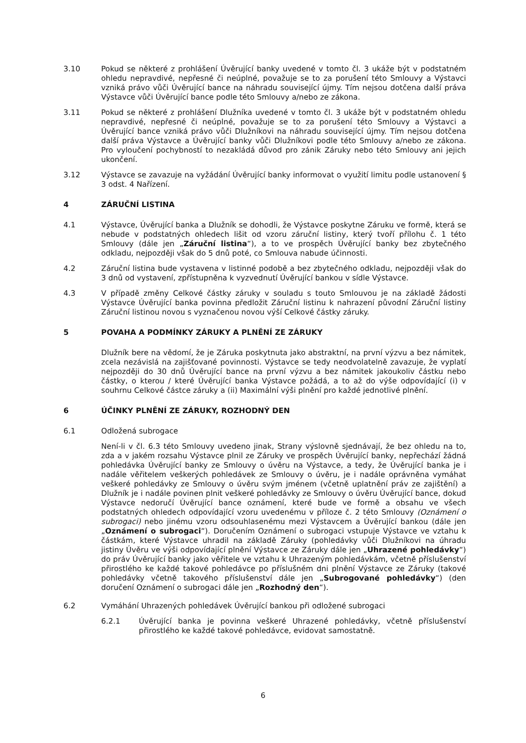3.10 Pokud se některé z prohlášení Úvěrující banky uvedené v tomto čl. 3 ukáže být v podstatném ohledu nepravdivé, nepřesné či neúplné, považuje se to za porušení této Smlouvy a Výstavci vzniká právo vůči Úvěrující bance na náhradu související újmy. Tím nejsou dotčena další práva Výstavce vůči Úvěrující bance podle této Smlouvy a/nebo ze zákona.
3.11 Pokud se některé z prohlášení Dlužníka uvedené v tomto čl. 3 ukáže být v podstatném ohledu nepravdivé, nepřesné či neúplné, považuje se to za porušení této Smlouvy a Výstavci a Úvěrující bance vzniká právo vůči Dlužníkovi na náhradu související újmy. Tím nejsou dotčena další práva Výstavce a Úvěrující banky vůči Dlužníkovi podle této Smlouvy a/nebo ze zákona. Pro vyloučení pochybností to nezakládá důvod pro zánik Záruky nebo této Smlouvy ani jejich ukončení.
3.12 Výstavce se zavazuje na vyžádání Úvěrující banky informovat o využití limitu podle ustanovení § 3 odst. 4 Nařízení.
4 ZÁRUČNÍ LISTINA
4.1 Výstavce, Úvěrující banka a Dlužník se dohodli, že Výstavce poskytne Záruku ve formě, která se nebude v podstatných ohledech lišit od vzoru záruční listiny, který tvoří přílohu č. 1 této Smlouvy (dále jen „Záruční listina“), a to ve prospěch Úvěrující banky bez zbytečného odkladu, nejpozději však do 5 dnů poté, co Smlouva nabude účinnosti.
4.2 Záruční listina bude vystavena v listinné podobě a bez zbytečného odkladu, nejpozději však do 3 dnů od vystavení, zpřístupněna k vyzvednutí Úvěrující bankou v sídle Výstavce.
4.3 V případě změny Celkové částky záruky v souladu s touto Smlouvou je na základě žádosti Výstavce Úvěrující banka povinna předložit Záruční listinu k nahrazení původní Záruční listiny Záruční listinou novou s vyznačenou novou výší Celkové částky záruky.
5 POVAHA A PODMÍNKY ZÁRUKY A PLNĚNÍ ZE ZÁRUKY
Dlužník bere na vědomí, že je Záruka poskytnuta jako abstraktní, na první výzvu a bez námitek, zcela nezávislá na zajišťované povinnosti. Výstavce se tedy neodvolatelně zavazuje, že vyplatí nejpozději do 30 dnů Úvěrující bance na první výzvu a bez námitek jakoukoliv částku nebo částky, o kterou / které Úvěrující banka Výstavce požádá, a to až do výše odpovídající (i) v souhrnu Celkové částce záruky a (ii) Maximální výši plnění pro každé jednotlivé plnění.
6 ÚČINKY PLNĚNÍ ZE ZÁRUKY, ROZHODNÝ DEN
6.1 Odložená subrogace
Není-li v čl. 6.3 této Smlouvy uvedeno jinak, Strany výslovně sjednávají, že bez ohledu na to, zda a v jakém rozsahu Výstavce plnil ze Záruky ve prospěch Úvěrující banky, nepřechází žádná pohledávka Úvěrující banky ze Smlouvy o úvěru na Výstavce, a tedy, že Úvěrující banka je i nadále věřitelem veškerých pohledávek ze Smlouvy o úvěru, je i nadále oprávněna vymáhat veškeré pohledávky ze Smlouvy o úvěru svým jménem (včetně uplatnění práv ze zajištění) a Dlužník je i nadále povinen plnit veškeré pohledávky ze Smlouvy o úvěru Úvěrující bance, dokud Výstavce nedoručí Úvěrující bance oznámení, které bude ve formě a obsahu ve všech podstatných ohledech odpovídající vzoru uvedenému v příloze č. 2 této Smlouvy (Oznámení o subrogaci) nebo jinému vzoru odsouhlasenému mezi Výstavcem a Úvěrující bankou (dále jen „Oznámení o subrogaci“). Doručením Oznámení o subrogaci vstupuje Výstavce ve vztahu k částkám, které Výstavce uhradil na základě Záruky (pohledávky vůči Dlužníkovi na úhradu jistiny Úvěru ve výši odpovídající plnění Výstavce ze Záruky dále jen „Uhrazené pohledávky“) do práv Úvěrující banky jako věřitele ve vztahu k Uhrazeným pohledávkám, včetně příslušenství přirostlého ke každé takové pohledávce po příslušném dni plnění Výstavce ze Záruky (takové pohledávky včetně takového příslušenství dále jen „Subrogované pohledávky“) (den doručení Oznámení o subrogaci dále jen „Rozhodný den“).
6.2 Vymáhání Uhrazených pohledávek Úvěrující bankou při odložené subrogaci
6.2.1 Úvěrující banka je povinna veškeré Uhrazené pohledávky, včetně příslušenství přirostlého ke každé takové pohledávce, evidovat samostatně.
6